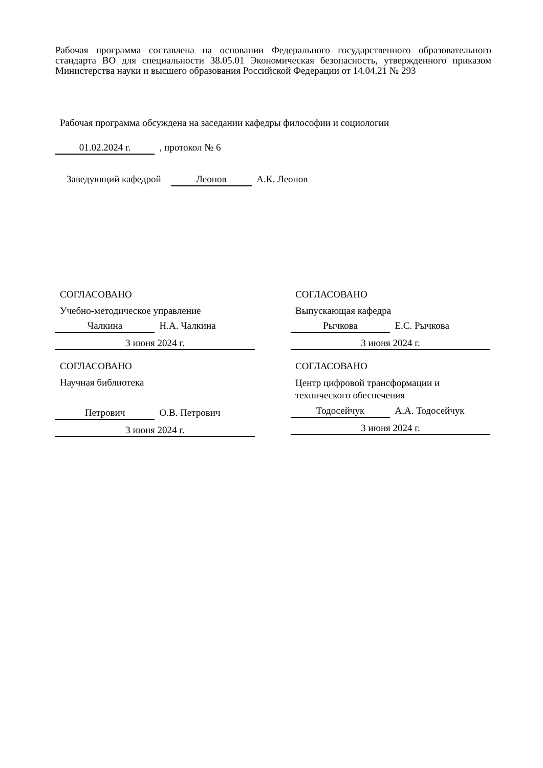Рабочая программа составлена на основании Федерального государственного образовательного стандарта ВО для специальности 38.05.01 Экономическая безопасность, утвержденного приказом Министерства науки и высшего образования Российской Федерации от 14.04.21 № 293
Рабочая программа обсуждена на заседании кафедры философии и социологии
01.02.2024 г. , протокол № 6
Заведующий кафедрой Леонов А.К. Леонов
СОГЛАСОВАНО
Учебно-методическое управление
Чалкина Н.А. Чалкина
3 июня 2024 г.
СОГЛАСОВАНО
Выпускающая кафедра
Рычкова Е.С. Рычкова
3 июня 2024 г.
СОГЛАСОВАНО
Научная библиотека
Петрович О.В. Петрович
3 июня 2024 г.
СОГЛАСОВАНО
Центр цифровой трансформации и технического обеспечения
Тодосейчук А.А. Тодосейчук
3 июня 2024 г.